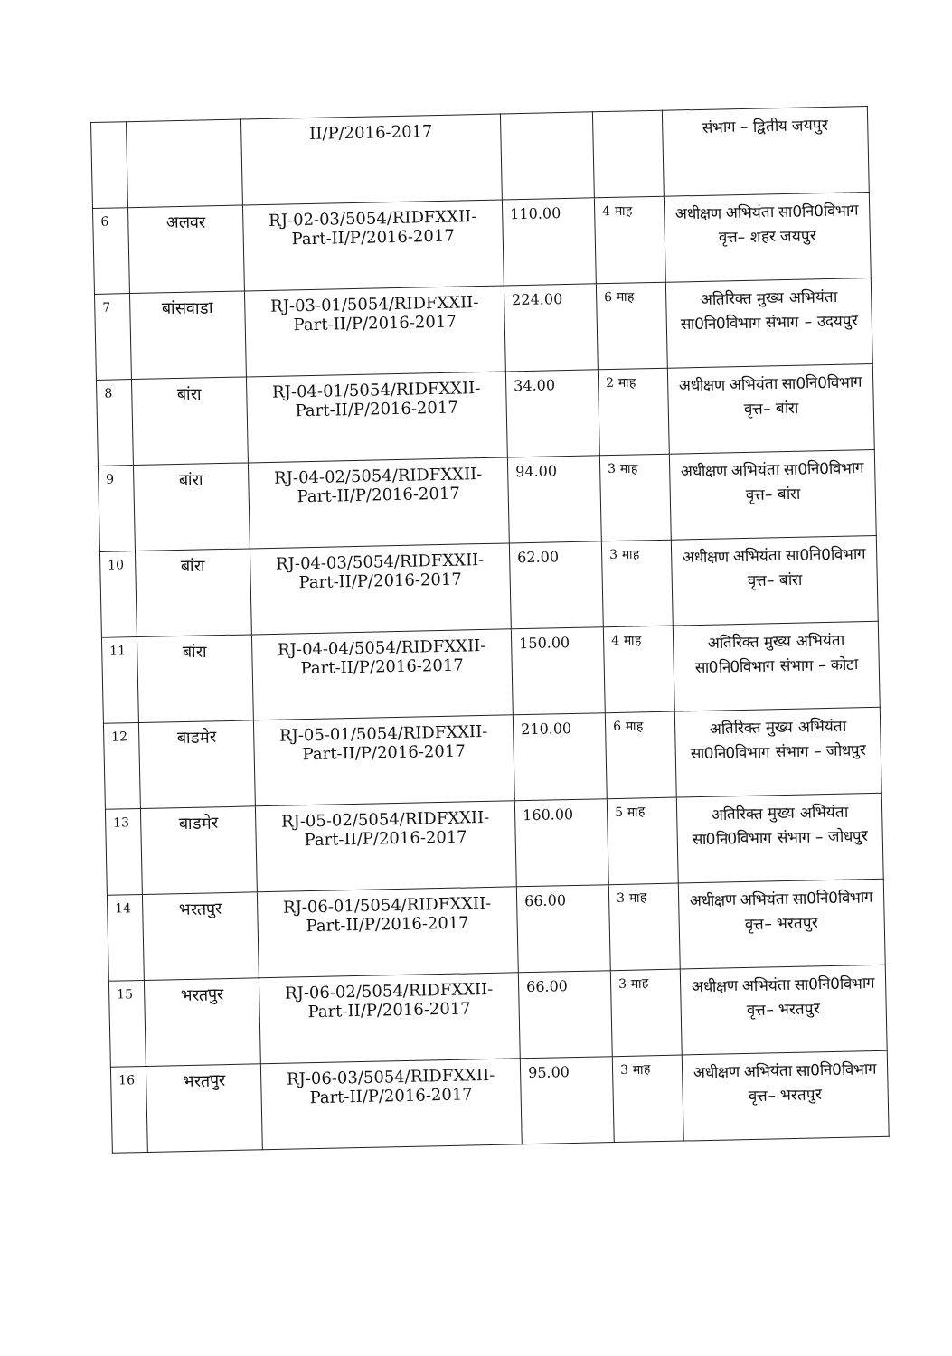| | | II/P/2016-2017 | | | संभाग – द्वितीय जयपुर |
| 6 | अलवर | RJ-02-03/5054/RIDFXXII-Part-II/P/2016-2017 | 110.00 | 4 माह | अधीक्षण अभियंता सा0नि0विभाग वृत्त– शहर जयपुर |
| 7 | बांसवाडा | RJ-03-01/5054/RIDFXXII-Part-II/P/2016-2017 | 224.00 | 6 माह | अतिरिक्त मुख्य अभियंता सा0नि0विभाग संभाग – उदयपुर |
| 8 | बांरा | RJ-04-01/5054/RIDFXXII-Part-II/P/2016-2017 | 34.00 | 2 माह | अधीक्षण अभियंता सा0नि0विभाग वृत्त– बांरा |
| 9 | बांरा | RJ-04-02/5054/RIDFXXII-Part-II/P/2016-2017 | 94.00 | 3 माह | अधीक्षण अभियंता सा0नि0विभाग वृत्त– बांरा |
| 10 | बांरा | RJ-04-03/5054/RIDFXXII-Part-II/P/2016-2017 | 62.00 | 3 माह | अधीक्षण अभियंता सा0नि0विभाग वृत्त– बांरा |
| 11 | बांरा | RJ-04-04/5054/RIDFXXII-Part-II/P/2016-2017 | 150.00 | 4 माह | अतिरिक्त मुख्य अभियंता सा0नि0विभाग संभाग – कोटा |
| 12 | बाडमेर | RJ-05-01/5054/RIDFXXII-Part-II/P/2016-2017 | 210.00 | 6 माह | अतिरिक्त मुख्य अभियंता सा0नि0विभाग संभाग – जोधपुर |
| 13 | बाडमेर | RJ-05-02/5054/RIDFXXII-Part-II/P/2016-2017 | 160.00 | 5 माह | अतिरिक्त मुख्य अभियंता सा0नि0विभाग संभाग – जोधपुर |
| 14 | भरतपुर | RJ-06-01/5054/RIDFXXII-Part-II/P/2016-2017 | 66.00 | 3 माह | अधीक्षण अभियंता सा0नि0विभाग वृत्त– भरतपुर |
| 15 | भरतपुर | RJ-06-02/5054/RIDFXXII-Part-II/P/2016-2017 | 66.00 | 3 माह | अधीक्षण अभियंता सा0नि0विभाग वृत्त– भरतपुर |
| 16 | भरतपुर | RJ-06-03/5054/RIDFXXII-Part-II/P/2016-2017 | 95.00 | 3 माह | अधीक्षण अभियंता सा0नि0विभाग वृत्त– भरतपुर |